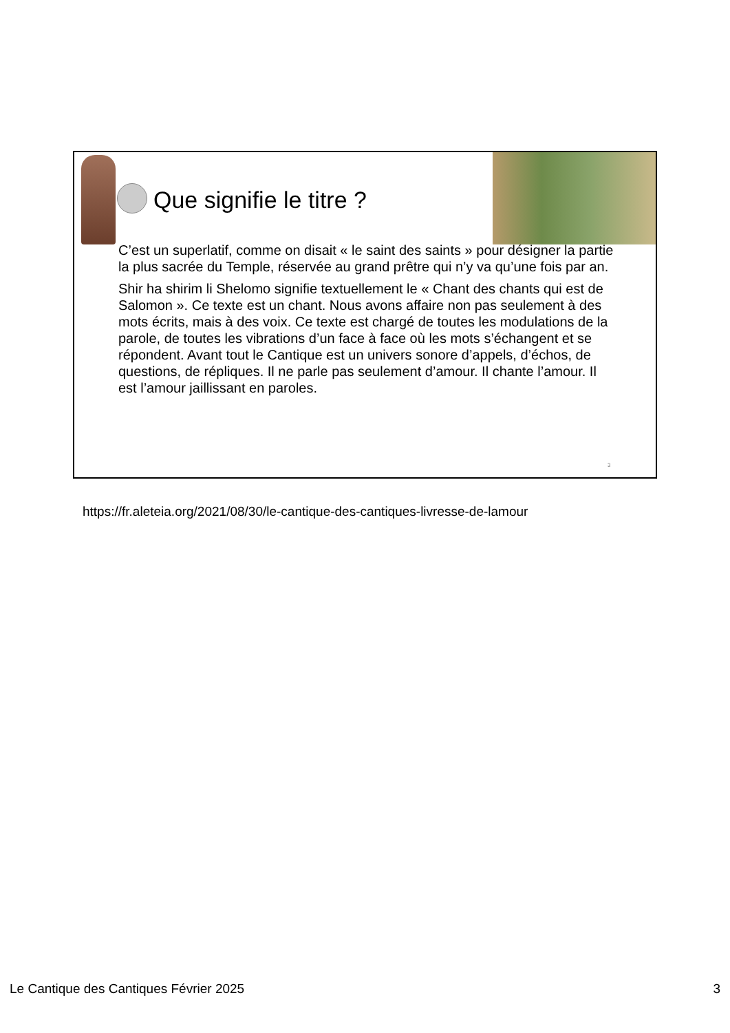Que signifie le titre ?
C’est un superlatif, comme on disait « le saint des saints » pour désigner la partie la plus sacrée du Temple, réservée au grand prêtre qui n’y va qu’une fois par an.
Shir ha shirim li Shelomo signifie textuellement le « Chant des chants qui est de Salomon ». Ce texte est un chant. Nous avons affaire non pas seulement à des mots écrits, mais à des voix. Ce texte est chargé de toutes les modulations de la parole, de toutes les vibrations d’un face à face où les mots s’échangent et se répondent. Avant tout le Cantique est un univers sonore d’appels, d’échos, de questions, de répliques. Il ne parle pas seulement d’amour. Il chante l’amour. Il est l’amour jaillissant en paroles.
3
https://fr.aleteia.org/2021/08/30/le-cantique-des-cantiques-livresse-de-lamour
Le Cantique des Cantiques Février 2025 3